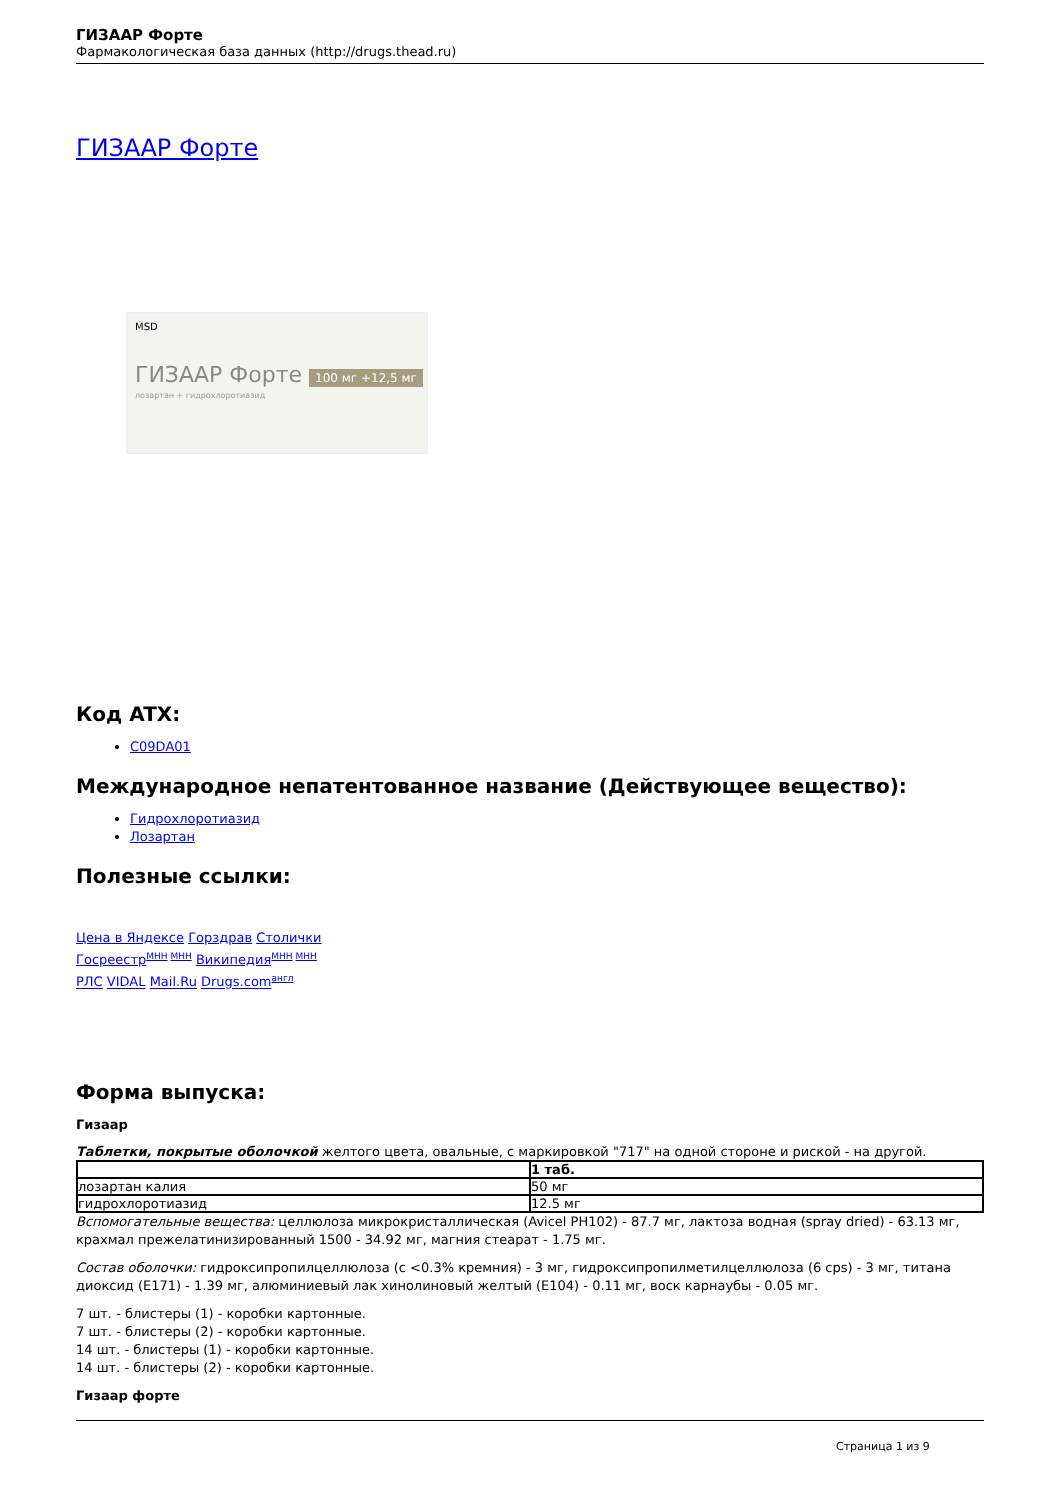ГИЗААР Форте
Фармакологическая база данных (http://drugs.thead.ru)
ГИЗААР Форте
MSD
ГИЗААР Форте 100 мг +12,5 мг
лозартан + гидрохлоротиазид
Код ATX:
C09DA01
Международное непатентованное название (Действующее вещество):
Гидрохлоротиазид
Лозартан
Полезные ссылки:
Цена в Яндексе Горздрав Столички
Госреестр<sup>МНН МНН</sup> Википедия<sup>МНН МНН</sup>
РЛС VIDAL Mail.Ru Drugs.com<sup>англ</sup>
Форма выпуска:
Гизаар
Таблетки, покрытые оболочкой желтого цвета, овальные, с маркировкой "717" на одной стороне и риской - на другой.
| | 1 таб. |
| лозартан калия | 50 мг |
| гидрохлоротиазид | 12.5 мг |
Вспомогательные вещества: целлюлоза микрокристаллическая (Avicel PH102) - 87.7 мг, лактоза водная (spray dried) - 63.13 мг, крахмал прежелатинизированный 1500 - 34.92 мг, магния стеарат - 1.75 мг.
Состав оболочки: гидроксипропилцеллюлоза (с <0.3% кремния) - 3 мг, гидроксипропилметилцеллюлоза (6 cps) - 3 мг, титана диоксид (E171) - 1.39 мг, алюминиевый лак хинолиновый желтый (E104) - 0.11 мг, воск карнаубы - 0.05 мг.
7 шт. - блистеры (1) - коробки картонные.
7 шт. - блистеры (2) - коробки картонные.
14 шт. - блистеры (1) - коробки картонные.
14 шт. - блистеры (2) - коробки картонные.
Гизаар форте
Страница 1 из 9